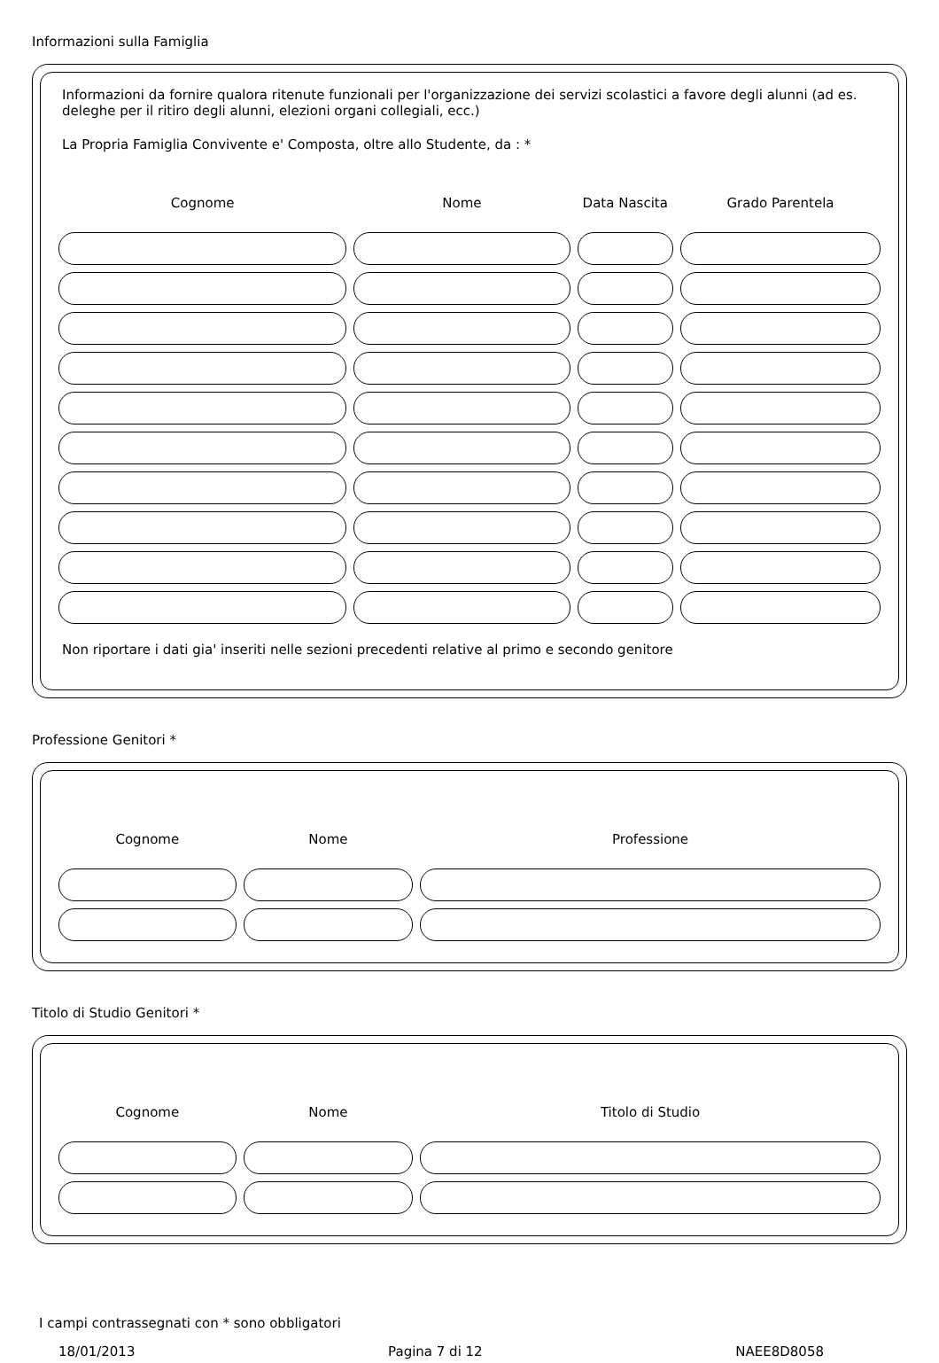Informazioni sulla Famiglia
Informazioni da fornire qualora ritenute funzionali per l'organizzazione dei servizi scolastici a favore degli alunni (ad es. deleghe per il ritiro degli alunni, elezioni organi collegiali, ecc.)
La Propria Famiglia Convivente e' Composta, oltre allo Studente, da : *
| Cognome | Nome | Data Nascita | Grado Parentela |
| --- | --- | --- | --- |
Non riportare i dati gia' inseriti nelle sezioni precedenti relative al primo e secondo genitore
Professione Genitori *
| Cognome | Nome | Professione |
| --- | --- | --- |
Titolo di Studio Genitori *
| Cognome | Nome | Titolo di Studio |
| --- | --- | --- |
I campi contrassegnati con * sono obbligatori
18/01/2013 Pagina 7 di 12 NAEE8D8058